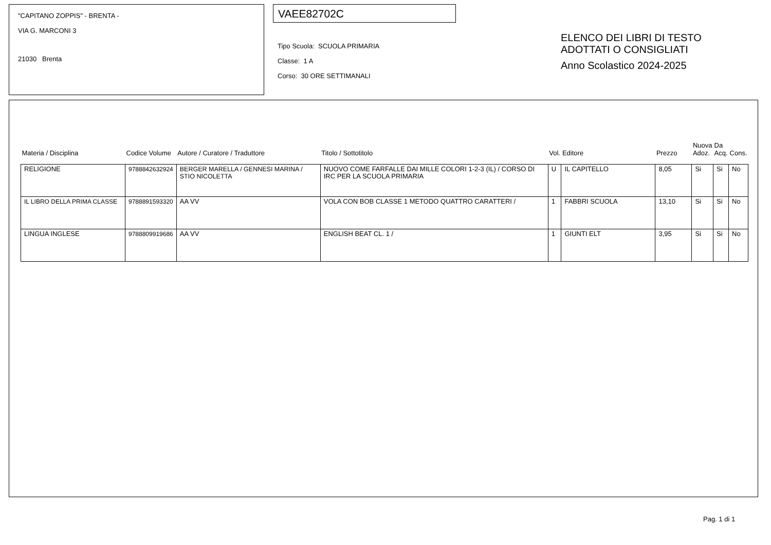"CAPITANO ZOPPIS" - BRENTA -
VIA G. MARCONI 3
21030 Brenta
VAEE82702C
Tipo Scuola: SCUOLA PRIMARIA
Classe: 1 A
Corso: 30 ORE SETTIMANALI
ELENCO DEI LIBRI DI TESTO
ADOTTATI O CONSIGLIATI
Anno Scolastico 2024-2025
| Materia / Disciplina | Codice Volume | Autore / Curatore / Traduttore | Titolo / Sottotitolo | Vol. | Editore | Prezzo | Nuova Adoz. | Da Acq. | Cons. |
| --- | --- | --- | --- | --- | --- | --- | --- | --- | --- |
| RELIGIONE | 9788842632924 | BERGER MARELLA / GENNESI MARINA / STIO NICOLETTA | NUOVO COME FARFALLE DAI MILLE COLORI 1-2-3 (IL) / CORSO DI IRC PER LA SCUOLA PRIMARIA | U | IL CAPITELLO | 8,05 | Si | Si | No |
| IL LIBRO DELLA PRIMA CLASSE | 9788891593320 | AA VV | VOLA CON BOB CLASSE 1 METODO QUATTRO CARATTERI / | 1 | FABBRI SCUOLA | 13,10 | Si | Si | No |
| LINGUA INGLESE | 9788809919686 | AA VV | ENGLISH BEAT CL. 1 / | 1 | GIUNTI ELT | 3,95 | Si | Si | No |
Pag. 1 di 1